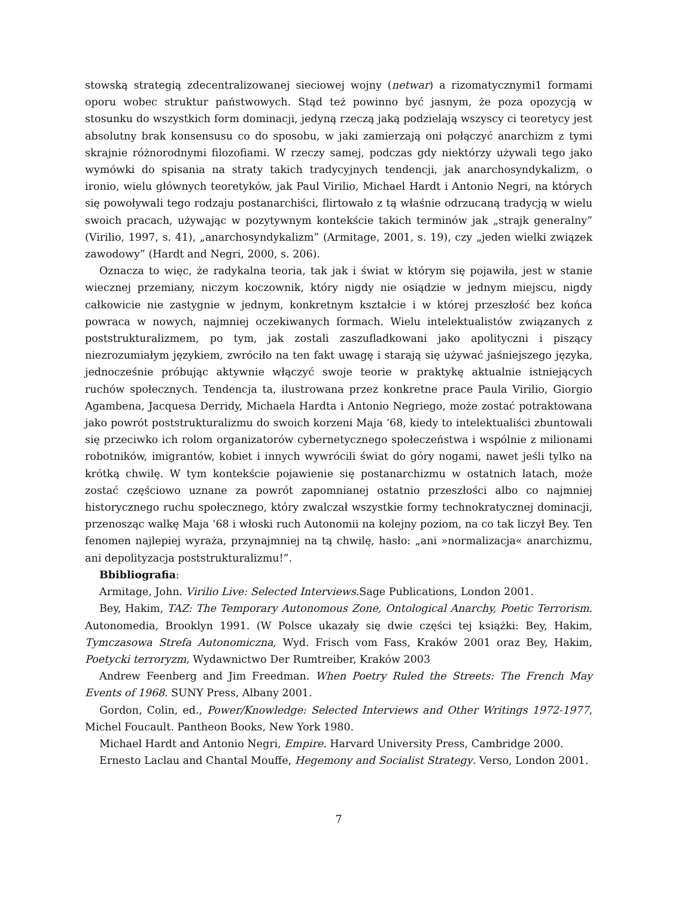stowską strategią zdecentralizowanej sieciowej wojny (netwar) a rizomatycznymi1 formami oporu wobec struktur państwowych. Stąd też powinno być jasnym, że poza opozycją w stosunku do wszystkich form dominacji, jedyną rzeczą jaką podzielają wszyscy ci teoretycy jest absolutny brak konsensusu co do sposobu, w jaki zamierzają oni połączyć anarchizm z tymi skrajnie różnorodnymi filozofiami. W rzeczy samej, podczas gdy niektórzy używali tego jako wymówki do spisania na straty takich tradycyjnych tendencji, jak anarchosyndykalizm, o ironio, wielu głównych teoretyków, jak Paul Virilio, Michael Hardt i Antonio Negri, na których się powoływali tego rodzaju postanarchiści, flirtowało z tą właśnie odrzucaną tradycją w wielu swoich pracach, używając w pozytywnym kontekście takich terminów jak „strajk generalny” (Virilio, 1997, s. 41), „anarchosyndykalizm” (Armitage, 2001, s. 19), czy „jeden wielki związek zawodowy” (Hardt and Negri, 2000, s. 206).
Oznacza to więc, że radykalna teoria, tak jak i świat w którym się pojawiła, jest w stanie wiecznej przemiany, niczym koczownik, który nigdy nie osiądzie w jednym miejscu, nigdy całkowicie nie zastygnie w jednym, konkretnym kształcie i w której przeszłość bez końca powraca w nowych, najmniej oczekiwanych formach. Wielu intelektualistów związanych z poststrukturalizmem, po tym, jak zostali zaszufladkowani jako apolityczni i piszący niezrozumiałym językiem, zwróciło na ten fakt uwagę i starają się używać jaśniejszego języka, jednocześnie próbując aktywnie włączyć swoje teorie w praktykę aktualnie istniejących ruchów społecznych. Tendencja ta, ilustrowana przez konkretne prace Paula Virilio, Giorgio Agambena, Jacquesa Derridy, Michaela Hardta i Antonio Negriego, może zostać potraktowana jako powrót poststrukturalizmu do swoich korzeni Maja ‘68, kiedy to intelektualiści zbuntowali się przeciwko ich rolom organizatorów cybernetycznego społeczeństwa i wspólnie z milionami robotników, imigrantów, kobiet i innych wywrócili świat do góry nogami, nawet jeśli tylko na krótką chwilę. W tym kontekście pojawienie się postanarchizmu w ostatnich latach, może zostać częściowo uznane za powrót zapomnianej ostatnio przeszłości albo co najmniej historycznego ruchu społecznego, który zwalczał wszystkie formy technokratycznej dominacji, przenosząc walkę Maja ‘68 i włoski ruch Autonomii na kolejny poziom, na co tak liczył Bey. Ten fenomen najlepiej wyraża, przynajmniej na tą chwilę, hasło: „ani »normalizacja« anarchizmu, ani depolityzacja poststrukturalizmu!”.
Bbibliografia:
Armitage, John. Virilio Live: Selected Interviews.Sage Publications, London 2001.
Bey, Hakim, TAZ: The Temporary Autonomous Zone, Ontological Anarchy, Poetic Terrorism. Autonomedia, Brooklyn 1991. (W Polsce ukazały się dwie części tej książki: Bey, Hakim, Tymczasowa Strefa Autonomiczna, Wyd. Frisch vom Fass, Kraków 2001 oraz Bey, Hakim, Poetycki terroryzm, Wydawnictwo Der Rumtreiber, Kraków 2003
Andrew Feenberg and Jim Freedman. When Poetry Ruled the Streets: The French May Events of 1968. SUNY Press, Albany 2001.
Gordon, Colin, ed., Power/Knowledge: Selected Interviews and Other Writings 1972-1977, Michel Foucault. Pantheon Books, New York 1980.
Michael Hardt and Antonio Negri, Empire. Harvard University Press, Cambridge 2000.
Ernesto Laclau and Chantal Mouffe, Hegemony and Socialist Strategy. Verso, London 2001.
7